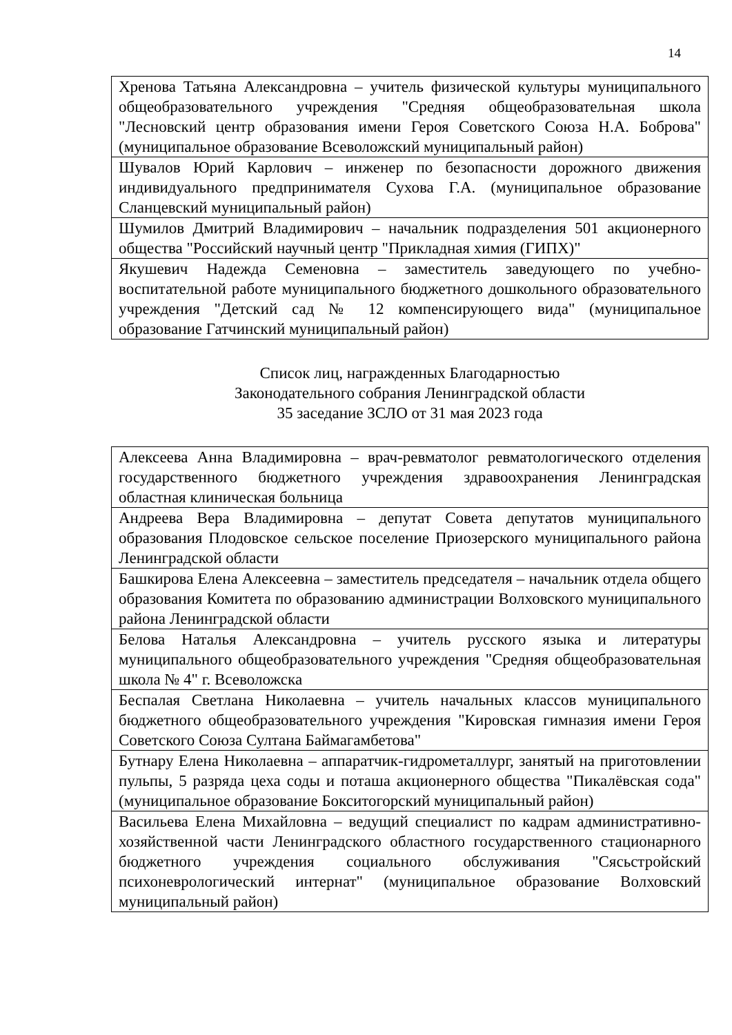14
| Хренова Татьяна Александровна – учитель физической культуры муниципального общеобразовательного учреждения "Средняя общеобразовательная школа "Лесновский центр образования имени Героя Советского Союза Н.А. Боброва" (муниципальное образование Всеволожский муниципальный район) |
| Шувалов Юрий Карлович – инженер по безопасности дорожного движения индивидуального предпринимателя Сухова Г.А. (муниципальное образование Сланцевский муниципальный район) |
| Шумилов Дмитрий Владимирович – начальник подразделения 501 акционерного общества "Российский научный центр "Прикладная химия (ГИПХ)" |
| Якушевич Надежда Семеновна – заместитель заведующего по учебно-воспитательной работе муниципального бюджетного дошкольного образовательного учреждения "Детский сад № 12 компенсирующего вида" (муниципальное образование Гатчинский муниципальный район) |
Список лиц, награжденных Благодарностью
Законодательного собрания Ленинградской области
35 заседание ЗСЛО от 31 мая 2023 года
| Алексеева Анна Владимировна – врач-ревматолог ревматологического отделения государственного бюджетного учреждения здравоохранения Ленинградская областная клиническая больница |
| Андреева Вера Владимировна – депутат Совета депутатов муниципального образования Плодовское сельское поселение Приозерского муниципального района Ленинградской области |
| Башкирова Елена Алексеевна – заместитель председателя – начальник отдела общего образования Комитета по образованию администрации Волховского муниципального района Ленинградской области |
| Белова Наталья Александровна – учитель русского языка и литературы муниципального общеобразовательного учреждения "Средняя общеобразовательная школа № 4" г. Всеволожска |
| Беспалая Светлана Николаевна – учитель начальных классов муниципального бюджетного общеобразовательного учреждения "Кировская гимназия имени Героя Советского Союза Султана Баймагамбетова" |
| Бутнару Елена Николаевна – аппаратчик-гидрометаллург, занятый на приготовлении пульпы, 5 разряда цеха соды и поташа акционерного общества "Пикалёвская сода" (муниципальное образование Бокситогорский муниципальный район) |
| Васильева Елена Михайловна – ведущий специалист по кадрам административно-хозяйственной части Ленинградского областного государственного стационарного бюджетного учреждения социального обслуживания "Сясьстройский психоневрологический интернат" (муниципальное образование Волховский муниципальный район) |